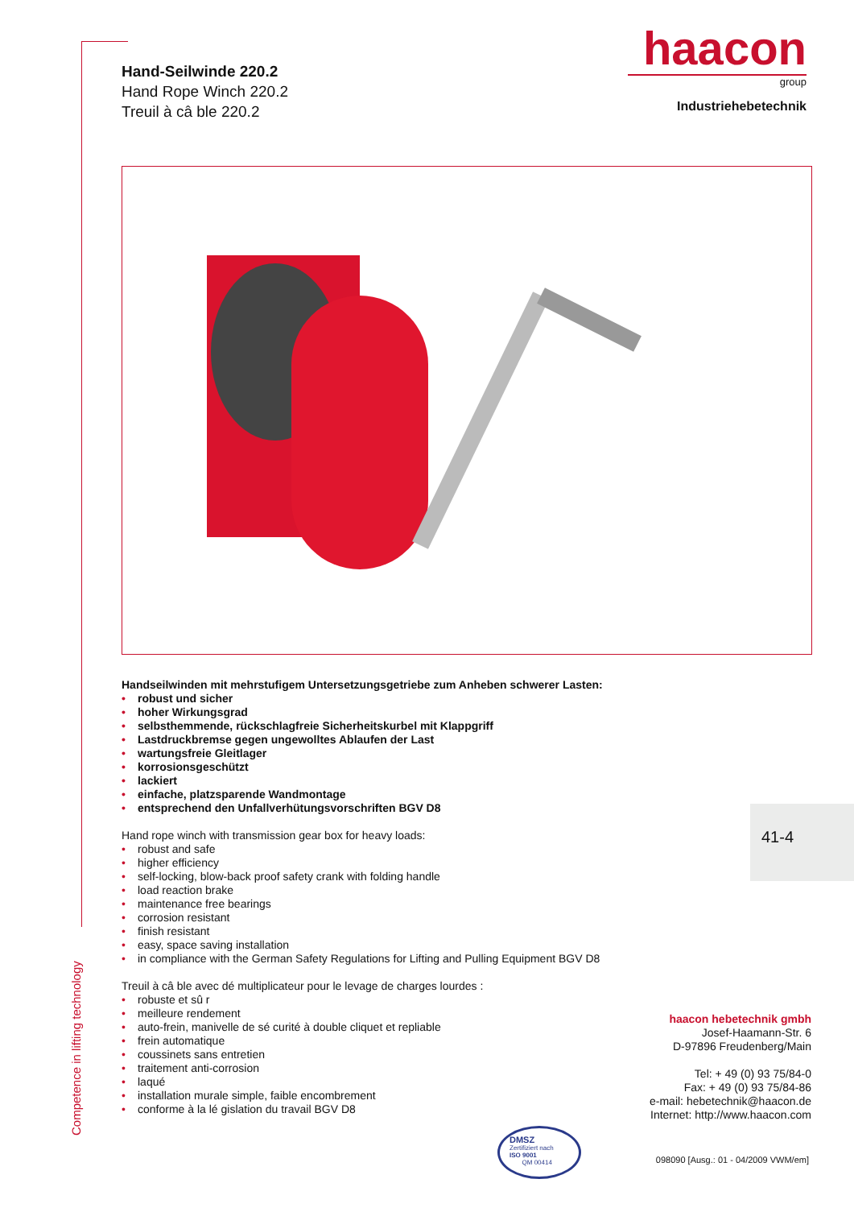Competence in lifting technology
Hand-Seilwinde 220.2
Hand Rope Winch 220.2
Treuil à câ ble 220.2
haacon
group
Industriehebetechnik
Handseilwinden mit mehrstufigem Untersetzungsgetriebe zum Anheben schwerer Lasten:
• robust und sicher
• hoher Wirkungsgrad
• selbsthemmende, rückschlagfreie Sicherheitskurbel mit Klappgriff
• Lastdruckbremse gegen ungewolltes Ablaufen der Last
• wartungsfreie Gleitlager
• korrosionsgeschützt
• lackiert
• einfache, platzsparende Wandmontage
• entsprechend den Unfallverhütungsvorschriften BGV D8
Hand rope winch with transmission gear box for heavy loads:
• robust and safe
• higher efficiency
• self-locking, blow-back proof safety crank with folding handle
• load reaction brake
• maintenance free bearings
• corrosion resistant
• finish resistant
• easy, space saving installation
• in compliance with the German Safety Regulations for Lifting and Pulling Equipment BGV D8
Treuil à câ ble avec dé multiplicateur pour le levage de charges lourdes :
• robuste et sû r
• meilleure rendement
• auto-frein, manivelle de sé curité à double cliquet et repliable
• frein automatique
• coussinets sans entretien
• traitement anti-corrosion
• laqué
• installation murale simple, faible encombrement
• conforme à la lé gislation du travail BGV D8
41-4
haacon hebetechnik gmbh
Josef-Haamann-Str. 6
D-97896 Freudenberg/Main
Tel: + 49 (0) 93 75/84-0
Fax: + 49 (0) 93 75/84-86
e-mail: hebetechnik@haacon.de
Internet: http://www.haacon.com
DMSZ
Zertifiziert nach
ISO 9001
QM 00414
098090 [Ausg.: 01 - 04/2009 VWM/em]